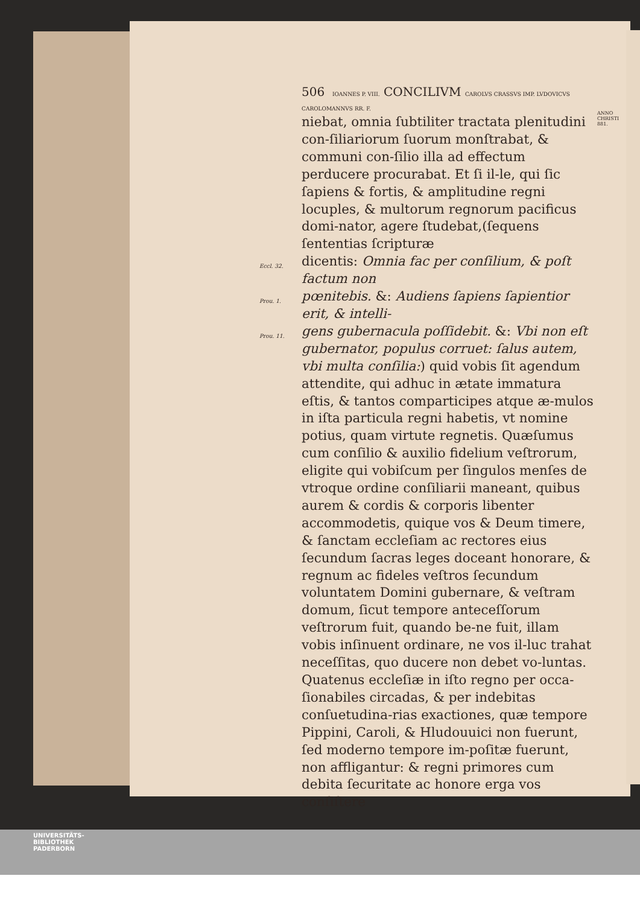ANNO
CHRISTI
881.
506 IOANNES P. VIII. CONCILIVM CAROLVS CRASSVS IMP. LVDOVICVS CAROLOMANNVS RR. F.
niebat, omnia ſubtiliter tractata plenitudini con-ſiliariorum ſuorum monſtrabat, & communi con-ſilio illa ad effectum perducere procurabat. Et ſi il-le, qui ſic ſapiens & fortis, & amplitudine regni locuples, & multorum regnorum pacificus domi-nator, agere ſtudebat,(ſequens ſententias ſcripturæ
Eccl. 32.
dicentis: Omnia fac per conſilium, & poſt factum non
Prou. 1.
pœnitebis. &: Audiens ſapiens ſapientior erit, & intelli-
Prou. 11.
gens gubernacula poſſidebit. &: Vbi non eſt gubernator, populus corruet: ſalus autem, vbi multa conſilia:) quid vobis ſit agendum attendite, qui adhuc in ætate immatura eſtis, & tantos comparticipes atque æ-mulos in iſta particula regni habetis, vt nomine potius, quam virtute regnetis. Quæſumus cum conſilio & auxilio fidelium veſtrorum, eligite qui vobiſcum per ſingulos menſes de vtroque ordine conſiliarii maneant, quibus aurem & cordis & corporis libenter accommodetis, quique vos & Deum timere, & ſanctam eccleſiam ac rectores eius ſecundum ſacras leges doceant honorare, & regnum ac fideles veſtros ſecundum voluntatem Domini gubernare, & veſtram domum, ſicut tempore anteceſſorum veſtrorum fuit, quando be-ne fuit, illam vobis inſinuent ordinare, ne vos il-luc trahat neceſſitas, quo ducere non debet vo-luntas. Quatenus eccleſiæ in iſto regno per occa-ſionabiles circadas, & per indebitas conſuetudina-rias exactiones, quæ tempore Pippini, Caroli, & Hludouuici non fuerunt, ſed moderno tempore im-poſitæ fuerunt, non affligantur: & regni primores cum debita ſecuritate ac honore erga vos conſiſtere
UNIVERSITÄTS-
BIBLIOTHEK
PADERBORN